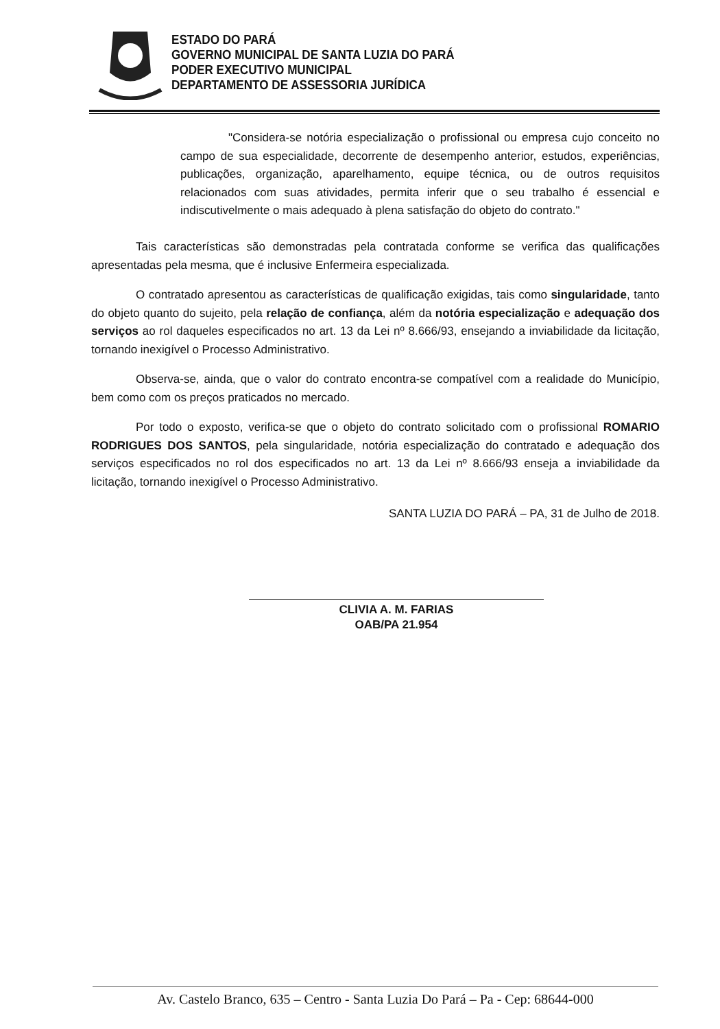ESTADO DO PARÁ
GOVERNO MUNICIPAL DE SANTA LUZIA DO PARÁ
PODER EXECUTIVO MUNICIPAL
DEPARTAMENTO DE ASSESSORIA JURÍDICA
"Considera-se notória especialização o profissional ou empresa cujo conceito no campo de sua especialidade, decorrente de desempenho anterior, estudos, experiências, publicações, organização, aparelhamento, equipe técnica, ou de outros requisitos relacionados com suas atividades, permita inferir que o seu trabalho é essencial e indiscutivelmente o mais adequado à plena satisfação do objeto do contrato."
Tais características são demonstradas pela contratada conforme se verifica das qualificações apresentadas pela mesma, que é inclusive Enfermeira especializada.
O contratado apresentou as características de qualificação exigidas, tais como singularidade, tanto do objeto quanto do sujeito, pela relação de confiança, além da notória especialização e adequação dos serviços ao rol daqueles especificados no art. 13 da Lei nº 8.666/93, ensejando a inviabilidade da licitação, tornando inexigível o Processo Administrativo.
Observa-se, ainda, que o valor do contrato encontra-se compatível com a realidade do Município, bem como com os preços praticados no mercado.
Por todo o exposto, verifica-se que o objeto do contrato solicitado com o profissional ROMARIO RODRIGUES DOS SANTOS, pela singularidade, notória especialização do contratado e adequação dos serviços especificados no rol dos especificados no art. 13 da Lei nº 8.666/93 enseja a inviabilidade da licitação, tornando inexigível o Processo Administrativo.
SANTA LUZIA DO PARÁ – PA, 31 de Julho de 2018.
CLIVIA A. M. FARIAS
OAB/PA 21.954
Av. Castelo Branco, 635 – Centro - Santa Luzia Do Pará – Pa - Cep: 68644-000